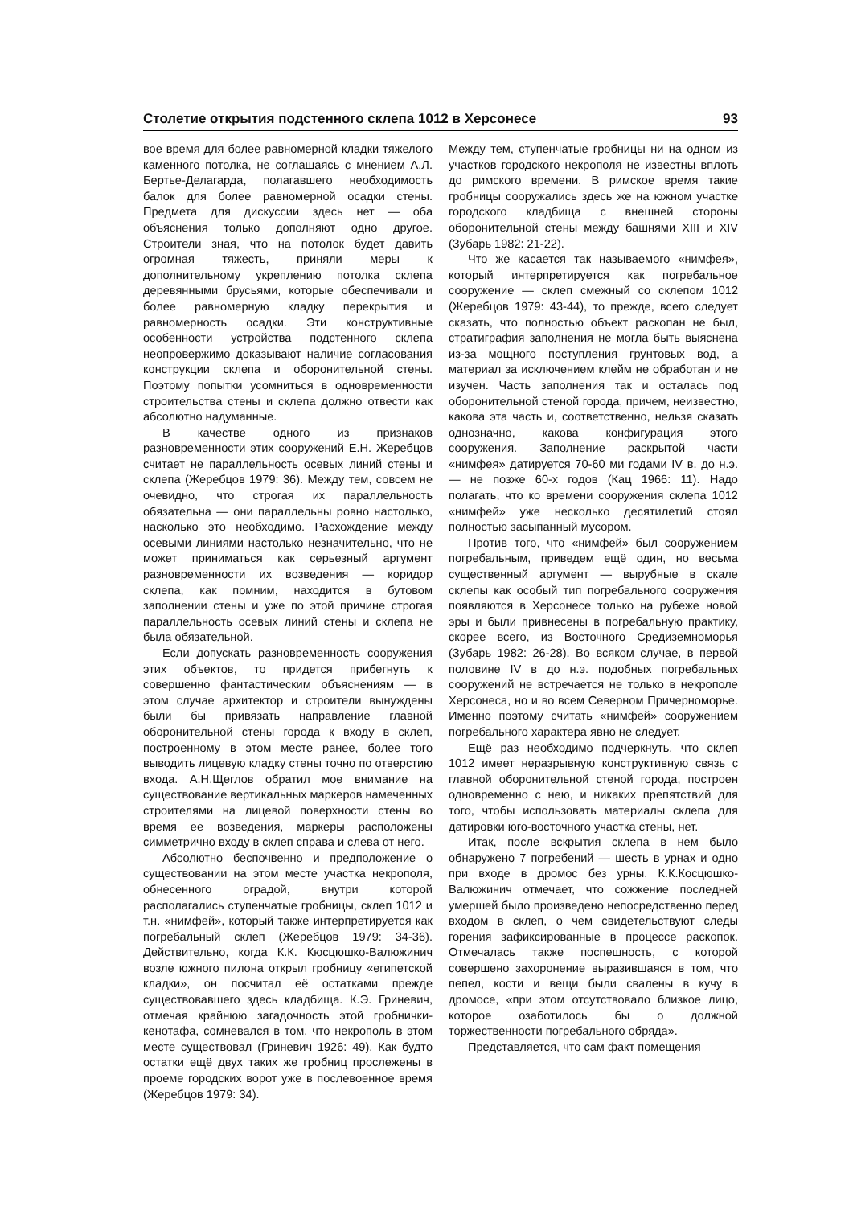Столетие открытия подстенного склепа 1012 в Херсонесе 93
вое время для более равномерной кладки тяжелого каменного потолка, не соглашаясь с мнением А.Л. Бертье-Делагарда, полагавшего необходимость балок для более равномерной осадки стены. Предмета для дискуссии здесь нет — оба объяснения только дополняют одно другое. Строители зная, что на потолок будет давить огромная тяжесть, приняли меры к дополнительному укреплению потолка склепа деревянными брусьями, которые обеспечивали и более равномерную кладку перекрытия и равномерность осадки. Эти конструктивные особенности устройства подстенного склепа неопровержимо доказывают наличие согласования конструкции склепа и оборонительной стены. Поэтому попытки усомниться в одновременности строительства стены и склепа должно отвести как абсолютно надуманные.
В качестве одного из признаков разновременности этих сооружений Е.Н. Жеребцов считает не параллельность осевых линий стены и склепа (Жеребцов 1979: 36). Между тем, совсем не очевидно, что строгая их параллельность обязательна — они параллельны ровно настолько, насколько это необходимо. Расхождение между осевыми линиями настолько незначительно, что не может приниматься как серьезный аргумент разновременности их возведения — коридор склепа, как помним, находится в бутовом заполнении стены и уже по этой причине строгая параллельность осевых линий стены и склепа не была обязательной.
Если допускать разновременность сооружения этих объектов, то придется прибегнуть к совершенно фантастическим объяснениям — в этом случае архитектор и строители вынуждены были бы привязать направление главной оборонительной стены города к входу в склеп, построенному в этом месте ранее, более того выводить лицевую кладку стены точно по отверстию входа. А.Н.Щеглов обратил мое внимание на существование вертикальных маркеров намеченных строителями на лицевой поверхности стены во время ее возведения, маркеры расположены симметрично входу в склеп справа и слева от него.
Абсолютно беспочвенно и предположение о существовании на этом месте участка некрополя, обнесенного оградой, внутри которой располагались ступенчатые гробницы, склеп 1012 и т.н. «нимфей», который также интерпретируется как погребальный склеп (Жеребцов 1979: 34-36). Действительно, когда К.К. Кюсцюшко-Валюжинич возле южного пилона открыл гробницу «египетской кладки», он посчитал её остатками прежде существовавшего здесь кладбища. К.Э. Гриневич, отмечая крайнюю загадочность этой гробнички-кенотафа, сомневался в том, что некрополь в этом месте существовал (Гриневич 1926: 49). Как будто остатки ещё двух таких же гробниц прослежены в проеме городских ворот уже в послевоенное время (Жеребцов 1979: 34).
Между тем, ступенчатые гробницы ни на одном из участков городского некрополя не известны вплоть до римского времени. В римское время такие гробницы сооружались здесь же на южном участке городского кладбища с внешней стороны оборонительной стены между башнями XIII и XIV (Зубарь 1982: 21-22).
Что же касается так называемого «нимфея», который интерпретируется как погребальное сооружение — склеп смежный со склепом 1012 (Жеребцов 1979: 43-44), то прежде, всего следует сказать, что полностью объект раскопан не был, стратиграфия заполнения не могла быть выяснена из-за мощного поступления грунтовых вод, а материал за исключением клейм не обработан и не изучен. Часть заполнения так и осталась под оборонительной стеной города, причем, неизвестно, какова эта часть и, соответственно, нельзя сказать однозначно, какова конфигурация этого сооружения. Заполнение раскрытой части «нимфея» датируется 70-60 ми годами IV в. до н.э. — не позже 60-х годов (Кац 1966: 11). Надо полагать, что ко времени сооружения склепа 1012 «нимфей» уже несколько десятилетий стоял полностью засыпанный мусором.
Против того, что «нимфей» был сооружением погребальным, приведем ещё один, но весьма существенный аргумент — вырубные в скале склепы как особый тип погребального сооружения появляются в Херсонесе только на рубеже новой эры и были привнесены в погребальную практику, скорее всего, из Восточного Средиземноморья (Зубарь 1982: 26-28). Во всяком случае, в первой половине IV в до н.э. подобных погребальных сооружений не встречается не только в некрополе Херсонеса, но и во всем Северном Причерноморье. Именно поэтому считать «нимфей» сооружением погребального характера явно не следует.
Ещё раз необходимо подчеркнуть, что склеп 1012 имеет неразрывную конструктивную связь с главной оборонительной стеной города, построен одновременно с нею, и никаких препятствий для того, чтобы использовать материалы склепа для датировки юго-восточного участка стены, нет.
Итак, после вскрытия склепа в нем было обнаружено 7 погребений — шесть в урнах и одно при входе в дромос без урны. К.К.Косцюшко-Валюжинич отмечает, что сожжение последней умершей было произведено непосредственно перед входом в склеп, о чем свидетельствуют следы горения зафиксированные в процессе раскопок. Отмечалась также поспешность, с которой совершено захоронение выразившаяся в том, что пепел, кости и вещи были свалены в кучу в дромосе, «при этом отсутствовало близкое лицо, которое озаботилось бы о должной торжественности погребального обряда».
Представляется, что сам факт помещения